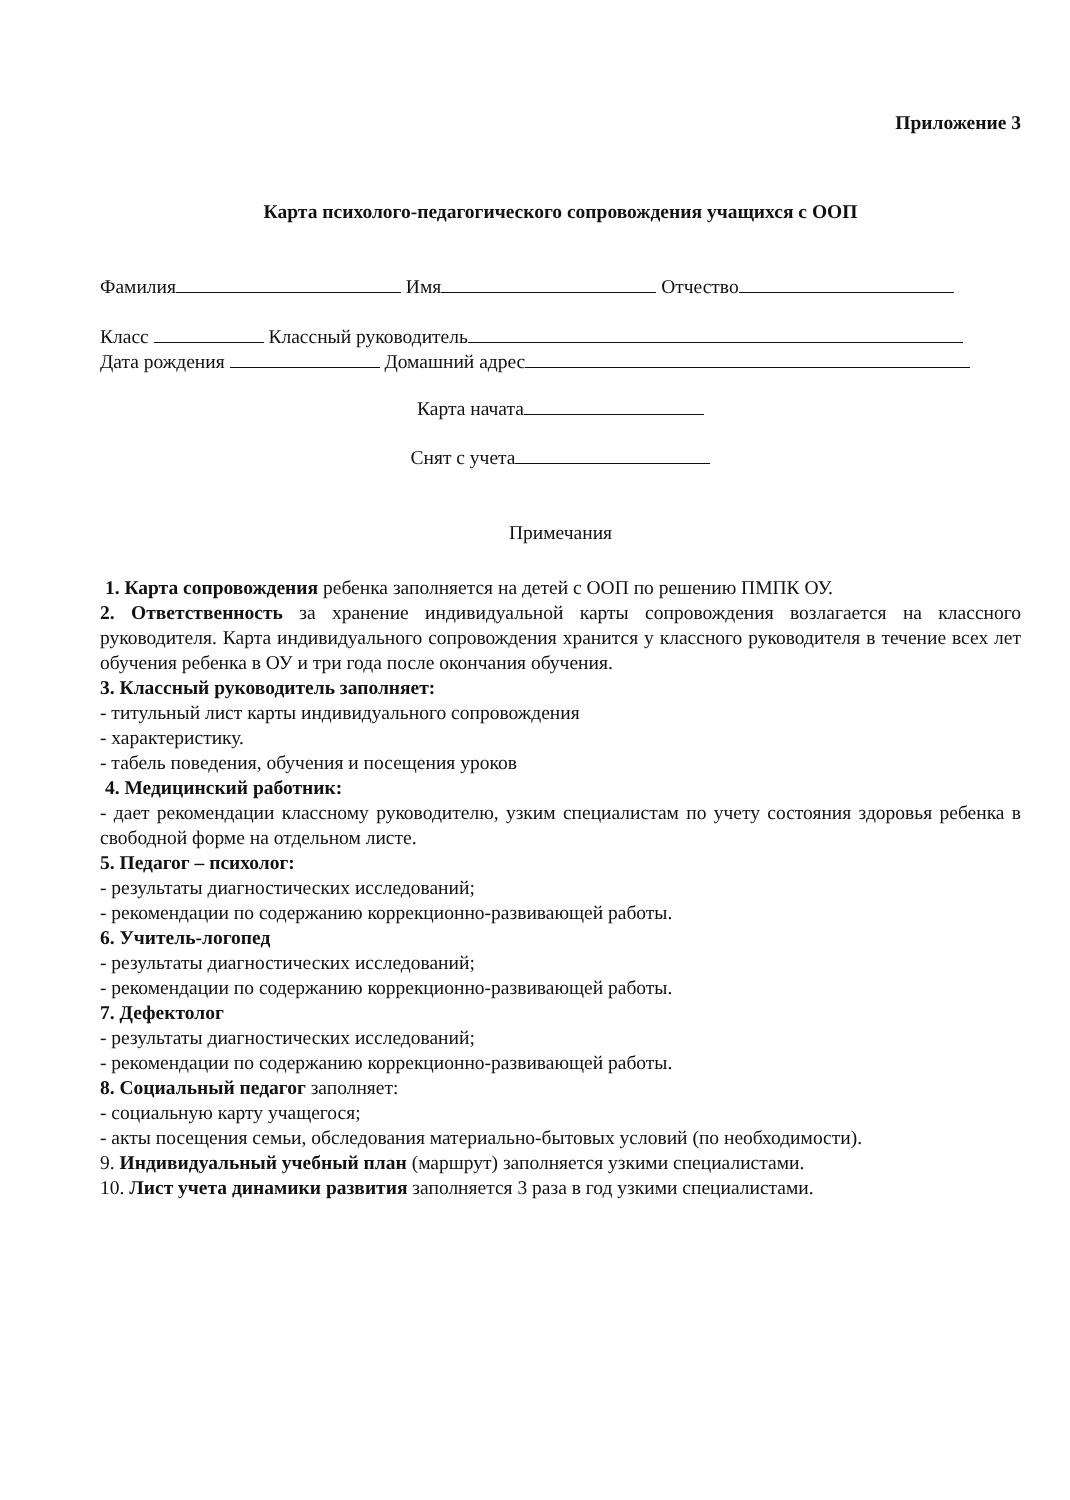Приложение 3
Карта психолого-педагогического сопровождения учащихся с ООП
Фамилия Имя Отчество
Класс Классный руководитель
Дата рождения Домашний адрес
Карта начата
Снят с учета
Примечания
1. Карта сопровождения ребенка заполняется на детей с ООП по решению ПМПК ОУ.
2. Ответственность за хранение индивидуальной карты сопровождения возлагается на классного руководителя. Карта индивидуального сопровождения хранится у классного руководителя в течение всех лет обучения ребенка в ОУ и три года после окончания обучения.
3. Классный руководитель заполняет:
- титульный лист карты индивидуального сопровождения
- характеристику.
- табель поведения, обучения и посещения уроков
4. Медицинский работник:
- дает рекомендации классному руководителю, узким специалистам по учету состояния здоровья ребенка в свободной форме на отдельном листе.
5. Педагог – психолог:
- результаты диагностических исследований;
- рекомендации по содержанию коррекционно-развивающей работы.
6. Учитель-логопед
- результаты диагностических исследований;
- рекомендации по содержанию коррекционно-развивающей работы.
7. Дефектолог
- результаты диагностических исследований;
- рекомендации по содержанию коррекционно-развивающей работы.
8. Социальный педагог заполняет:
- социальную карту учащегося;
- акты посещения семьи, обследования материально-бытовых условий (по необходимости).
9. Индивидуальный учебный план (маршрут) заполняется узкими специалистами.
10. Лист учета динамики развития заполняется 3 раза в год узкими специалистами.